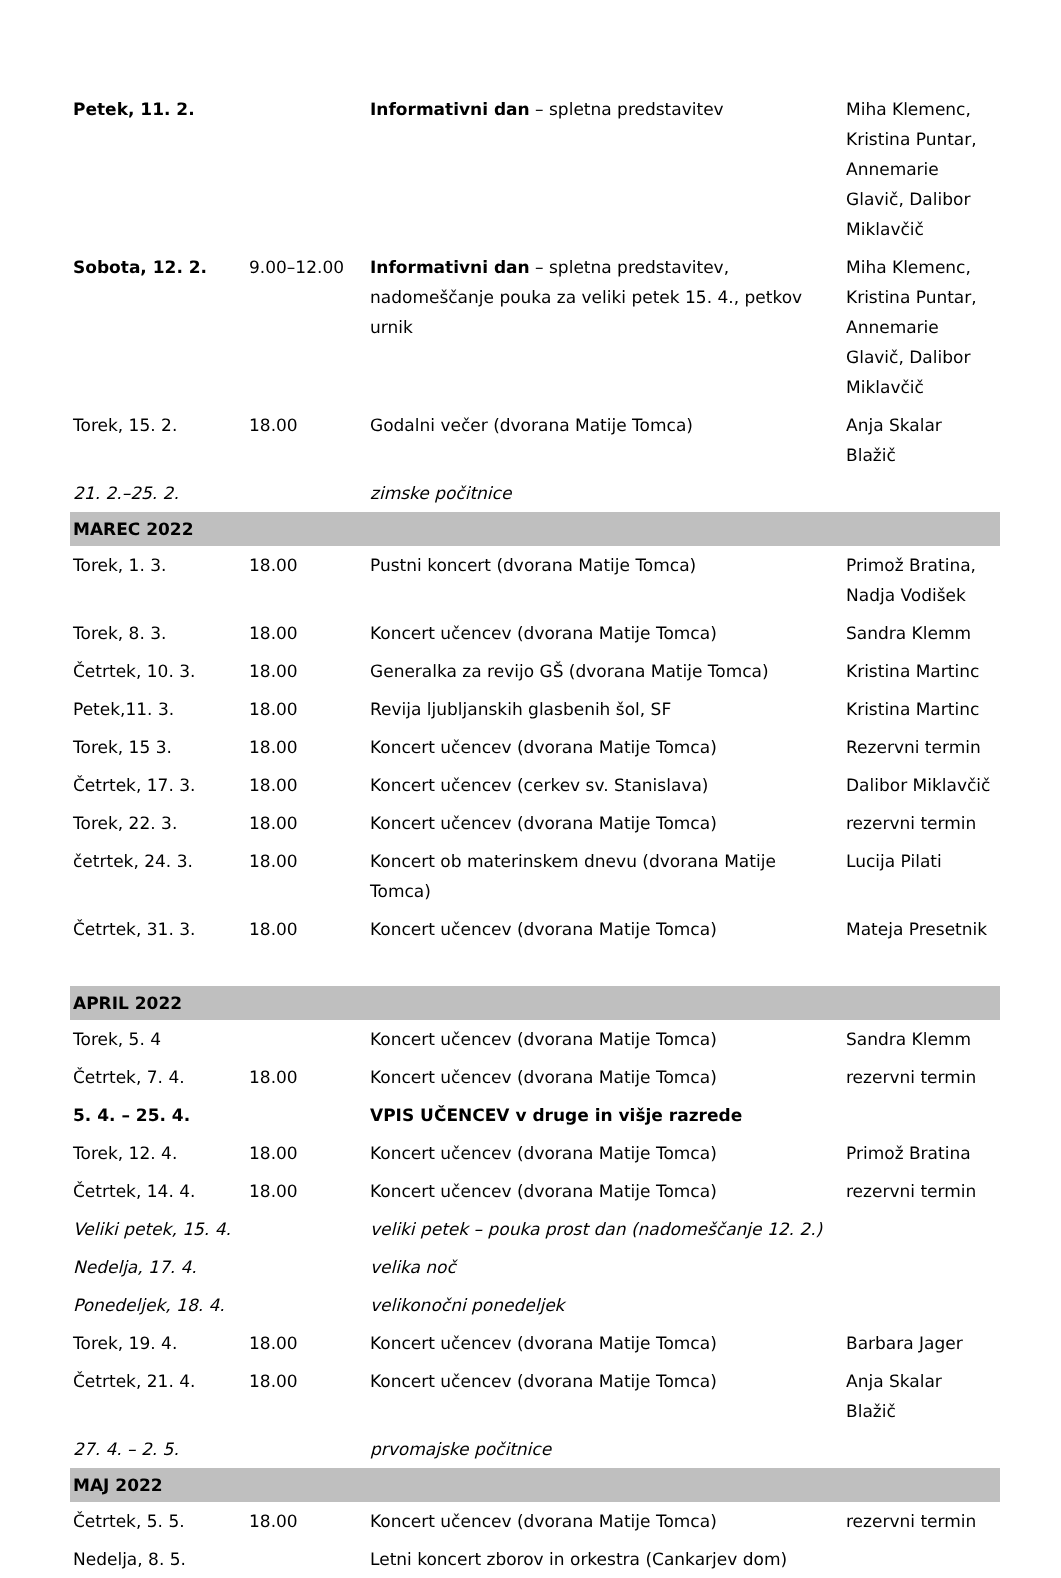| Petek, 11. 2. | | Informativni dan – spletna predstavitev | Miha Klemenc, Kristina Puntar, Annemarie Glavič, Dalibor Miklavčič |
| Sobota, 12. 2. | 9.00–12.00 | Informativni dan – spletna predstavitev, nadomeščanje pouka za veliki petek 15. 4., petkov urnik | Miha Klemenc, Kristina Puntar, Annemarie Glavič, Dalibor Miklavčič |
| Torek, 15. 2. | 18.00 | Godalni večer (dvorana Matije Tomca) | Anja Skalar Blažič |
| 21. 2.–25. 2. | | zimske počitnice | |
| MAREC 2022 | | | |
| Torek, 1. 3. | 18.00 | Pustni koncert (dvorana Matije Tomca) | Primož Bratina, Nadja Vodišek |
| Torek, 8. 3. | 18.00 | Koncert učencev (dvorana Matije Tomca) | Sandra Klemm |
| Četrtek, 10. 3. | 18.00 | Generalka za revijo GŠ (dvorana Matije Tomca) | Kristina Martinc |
| Petek,11. 3. | 18.00 | Revija ljubljanskih glasbenih šol, SF | Kristina Martinc |
| Torek, 15 3. | 18.00 | Koncert učencev (dvorana Matije Tomca) | Rezervni termin |
| Četrtek, 17. 3. | 18.00 | Koncert učencev (cerkev sv. Stanislava) | Dalibor Miklavčič |
| Torek, 22. 3. | 18.00 | Koncert učencev (dvorana Matije Tomca) | rezervni termin |
| četrtek, 24. 3. | 18.00 | Koncert ob materinskem dnevu (dvorana Matije Tomca) | Lucija Pilati |
| Četrtek, 31. 3. | 18.00 | Koncert učencev (dvorana Matije Tomca) | Mateja Presetnik |
| APRIL 2022 | | | |
| Torek, 5. 4 | | Koncert učencev (dvorana Matije Tomca) | Sandra Klemm |
| Četrtek, 7. 4. | 18.00 | Koncert učencev (dvorana Matije Tomca) | rezervni termin |
| 5. 4. – 25. 4. | | VPIS UČENCEV v druge in višje razrede | |
| Torek, 12. 4. | 18.00 | Koncert učencev (dvorana Matije Tomca) | Primož Bratina |
| Četrtek, 14. 4. | 18.00 | Koncert učencev (dvorana Matije Tomca) | rezervni termin |
| Veliki petek, 15. 4. | | veliki petek – pouka prost dan (nadomeščanje 12. 2.) | |
| Nedelja, 17. 4. | | velika noč | |
| Ponedeljek, 18. 4. | | velikonočni ponedeljek | |
| Torek, 19. 4. | 18.00 | Koncert učencev (dvorana Matije Tomca) | Barbara Jager |
| Četrtek, 21. 4. | 18.00 | Koncert učencev (dvorana Matije Tomca) | Anja Skalar Blažič |
| 27. 4. – 2. 5. | | prvomajske počitnice | |
| MAJ 2022 | | | |
| Četrtek, 5. 5. | 18.00 | Koncert učencev (dvorana Matije Tomca) | rezervni termin |
| Nedelja, 8. 5. | | Letni koncert zborov in orkestra (Cankarjev dom) | |